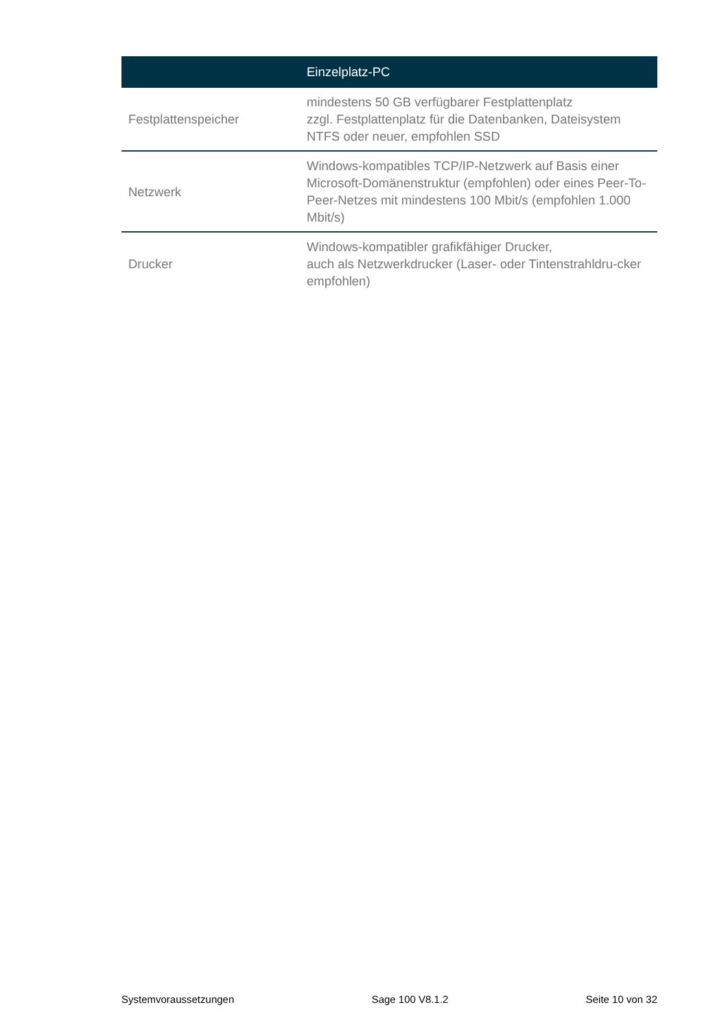| | Einzelplatz-PC |
| --- | --- |
| Festplattenspeicher | mindestens 50 GB verfügbarer Festplattenplatz zzgl. Festplattenplatz für die Datenbanken, Dateisystem NTFS oder neuer, empfohlen SSD |
| Netzwerk | Windows-kompatibles TCP/IP-Netzwerk auf Basis einer Microsoft-Domänenstruktur (empfohlen) oder eines Peer-To-Peer-Netzes mit mindestens 100 Mbit/s (empfohlen 1.000 Mbit/s) |
| Drucker | Windows-kompatibler grafikfähiger Drucker, auch als Netzwerkdrucker (Laser- oder Tintenstrahldru-cker empfohlen) |
Systemvoraussetzungen Sage 100 V8.1.2 Seite 10 von 32